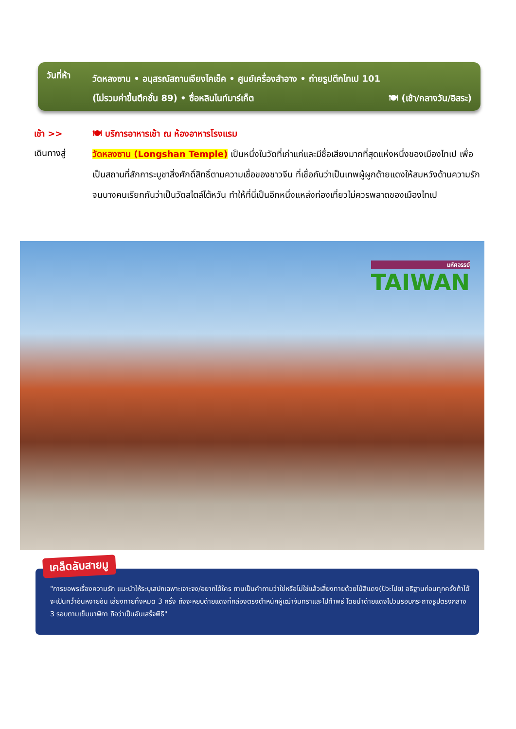วันที่ห้า
วัดหลงซาน • อนุสรณ์สถานเจียงไคเช็ค • ศูนย์เครื่องสำอาง • ถ่ายรูปตึกไทเป 101
(ไม่รวมค่าขึ้นตึกชั้น 89) • ซื่อหลินไนท์มาร์เก็ต 🍽 (เช้า/กลางวัน/อิสระ)
เช้า >>
🍽 บริการอาหารเช้า ณ ห้องอาหารโรงแรม
เดินทางสู่
วัดหลงซาน (Longshan Temple) เป็นหนึ่งในวัดที่เก่าแก่และมีชื่อเสียงมากที่สุดแห่งหนึ่งของเมืองไทเป เพื่อเป็นสถานที่สักการะบูชาสิ่งศักดิ์สิทธิ์ตามความเชื่อของชาวจีน ที่เชื่อกันว่าเป็นเทพผู้ผูกด้ายแดงให้สมหวังด้านความรัก จนบางคนเรียกกันว่าเป็นวัดสไตล์ไต้หวัน ทำให้ที่นี่เป็นอีกหนึ่งแหล่งท่องเที่ยวไม่ควรพลาดของเมืองไทเป
มหัศจรรย์
TAIWAN
"การขอพรเรื่องความรัก แนะนำให้ระบุเสปกเฉพาะเจาะจง/อยากได้ใคร ถามเป็นคำถามว่าใช่หรือไม่ใช่แล้วเสี่ยงทายด้วยไม้สีแดง(ปัวะโปย) อธิฐานก่อนทุกครั้งถ้าได้จะเป็นคว่ำอันหงายอัน เสี่ยงทายทั้งหมด 3 ครั้ง ถึงจะหยิบด้ายแดงที่กล่องตรงตำหนักผู้เฒ่าจันทราและไปทำพิธี โดยนำด้ายแดงไปวนรอบกระถางธูปตรงกลาง 3 รอบตามเข็มนาฬิกา ถือว่าเป็นอันเสร็จพิธี"
เคล็ดลับสายมู